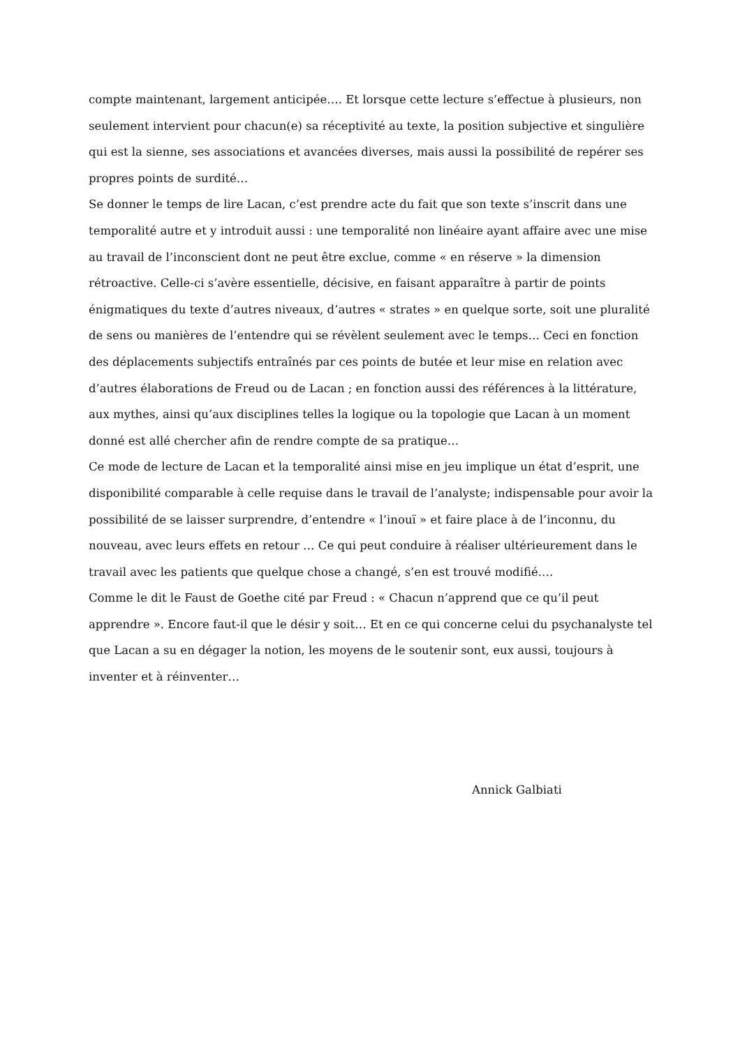compte maintenant, largement anticipée…. Et lorsque cette lecture s’effectue à plusieurs, non seulement intervient pour chacun(e) sa réceptivité au texte, la position subjective et singulière qui est la sienne, ses associations et avancées diverses, mais aussi la possibilité de repérer ses propres points de surdité…
Se donner le temps de lire Lacan, c’est prendre acte du fait que son texte s’inscrit dans une temporalité autre et y introduit aussi : une temporalité non linéaire ayant affaire avec une mise au travail de l’inconscient dont ne peut être exclue, comme « en réserve » la dimension rétroactive. Celle-ci s’avère essentielle, décisive, en faisant apparaître à partir de points énigmatiques du texte d’autres niveaux, d’autres « strates » en quelque sorte, soit une pluralité de sens ou manières de l’entendre qui se révèlent seulement avec le temps… Ceci en fonction des déplacements subjectifs entraînés par ces points de butée et leur mise en relation avec d’autres élaborations de Freud ou de Lacan ; en fonction aussi des références à la littérature, aux mythes, ainsi qu’aux disciplines telles la logique ou la topologie que Lacan à un moment donné est allé chercher afin de rendre compte de sa pratique…
Ce mode de lecture de Lacan et la temporalité ainsi mise en jeu implique un état d’esprit, une disponibilité comparable à celle requise dans le travail de l’analyste; indispensable pour avoir la possibilité de se laisser surprendre, d’entendre « l’inouï » et faire place à de l’inconnu, du nouveau, avec leurs effets en retour … Ce qui peut conduire à réaliser ultérieurement dans le travail avec les patients que quelque chose a changé, s’en est trouvé modifié.…
Comme le dit le Faust de Goethe cité par Freud : « Chacun n’apprend que ce qu’il peut apprendre ». Encore faut-il que le désir y soit… Et en ce qui concerne celui du psychanalyste tel que Lacan a su en dégager la notion, les moyens de le soutenir sont, eux aussi, toujours à inventer et à réinventer…
Annick Galbiati